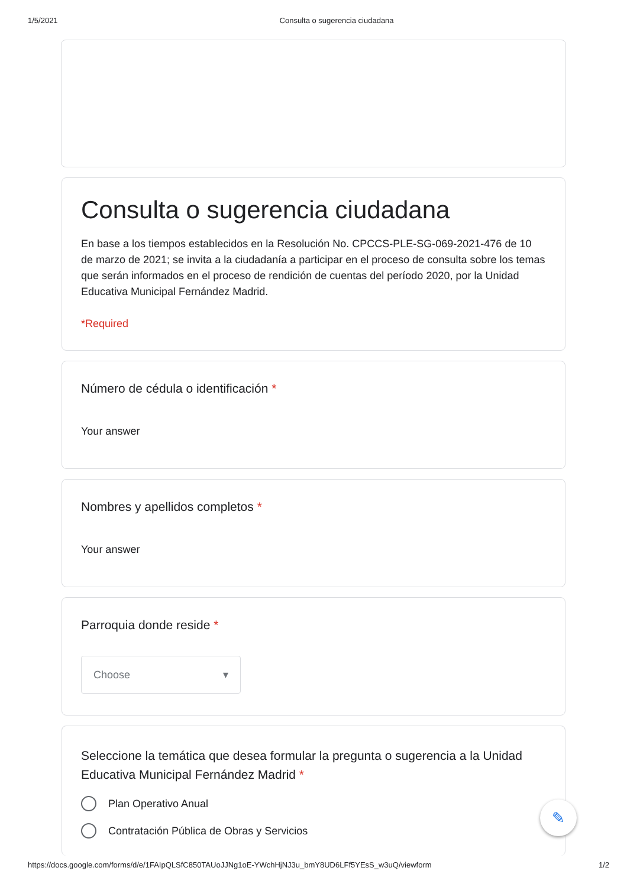1/5/2021 Consulta o sugerencia ciudadana
Consulta o sugerencia ciudadana
En base a los tiempos establecidos en la Resolución No. CPCCS-PLE-SG-069-2021-476 de 10 de marzo de 2021; se invita a la ciudadanía a participar en el proceso de consulta sobre los temas que serán informados en el proceso de rendición de cuentas del período 2020, por la Unidad Educativa Municipal Fernández Madrid.
*Required
Número de cédula o identificación *
Your answer
Nombres y apellidos completos *
Your answer
Parroquia donde reside *
Choose ▾
Seleccione la temática que desea formular la pregunta o sugerencia a la Unidad Educativa Municipal Fernández Madrid *
Plan Operativo Anual
Contratación Pública de Obras y Servicios
✎
https://docs.google.com/forms/d/e/1FAIpQLSfC850TAUoJJNg1oE-YWchHjNJ3u_bmY8UD6LFf5YEsS_w3uQ/viewform 1/2